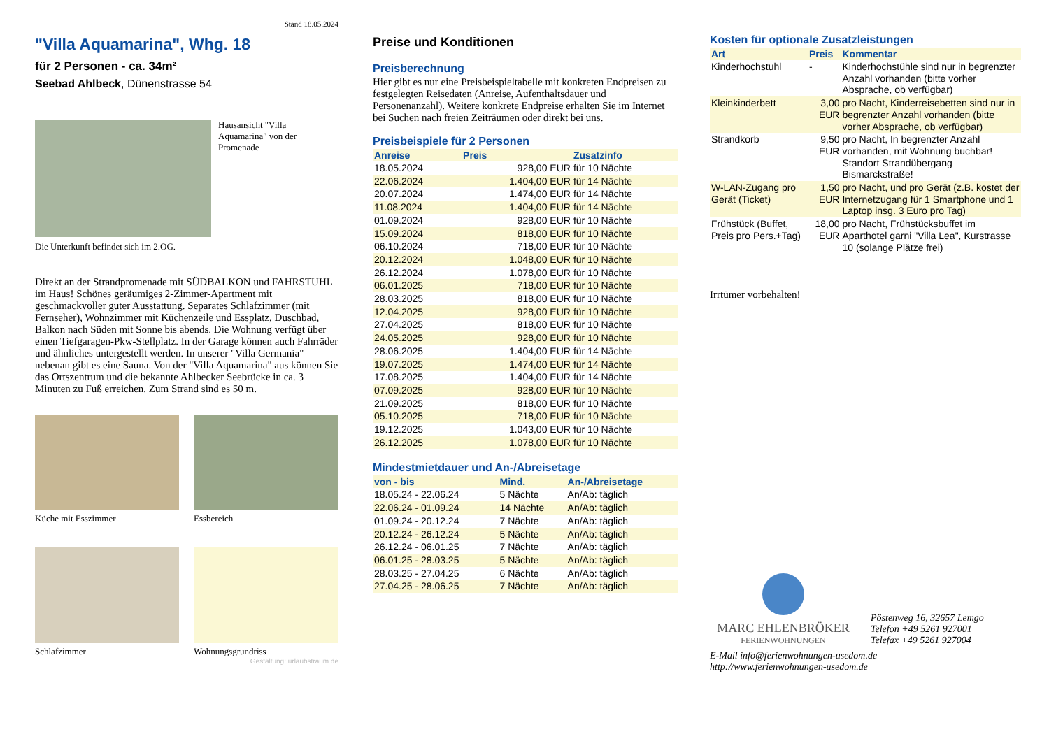Stand 18.05.2024
"Villa Aquamarina", Whg. 18
für 2 Personen - ca. 34m²
Seebad Ahlbeck, Dünenstrasse 54
Hausansicht "Villa Aquamarina" von der Promenade
Die Unterkunft befindet sich im 2.OG.
Direkt an der Strandpromenade mit SÜDBALKON und FAHRSTUHL im Haus! Schönes geräumiges 2-Zimmer-Apartment mit geschmackvoller guter Ausstattung. Separates Schlafzimmer (mit Fernseher), Wohnzimmer mit Küchenzeile und Essplatz, Duschbad, Balkon nach Süden mit Sonne bis abends. Die Wohnung verfügt über einen Tiefgaragen-Pkw-Stellplatz. In der Garage können auch Fahrräder und ähnliches untergestellt werden. In unserer "Villa Germania" nebenan gibt es eine Sauna. Von der "Villa Aquamarina" aus können Sie das Ortszentrum und die bekannte Ahlbecker Seebrücke in ca. 3 Minuten zu Fuß erreichen. Zum Strand sind es 50 m.
Küche mit Esszimmer
Essbereich
Schlafzimmer
Wohnungsgrundriss
Gestaltung: urlaubstraum.de
Preise und Konditionen
Preisberechnung
Hier gibt es nur eine Preisbeispieltabelle mit konkreten Endpreisen zu festgelegten Reisedaten (Anreise, Aufenthaltsdauer und Personenanzahl). Weitere konkrete Endpreise erhalten Sie im Internet bei Suchen nach freien Zeiträumen oder direkt bei uns.
Preisbeispiele für 2 Personen
| Anreise | Preis | Zusatzinfo |
| --- | --- | --- |
| 18.05.2024 | 928,00 EUR | für 10 Nächte |
| 22.06.2024 | 1.404,00 EUR | für 14 Nächte |
| 20.07.2024 | 1.474,00 EUR | für 14 Nächte |
| 11.08.2024 | 1.404,00 EUR | für 14 Nächte |
| 01.09.2024 | 928,00 EUR | für 10 Nächte |
| 15.09.2024 | 818,00 EUR | für 10 Nächte |
| 06.10.2024 | 718,00 EUR | für 10 Nächte |
| 20.12.2024 | 1.048,00 EUR | für 10 Nächte |
| 26.12.2024 | 1.078,00 EUR | für 10 Nächte |
| 06.01.2025 | 718,00 EUR | für 10 Nächte |
| 28.03.2025 | 818,00 EUR | für 10 Nächte |
| 12.04.2025 | 928,00 EUR | für 10 Nächte |
| 27.04.2025 | 818,00 EUR | für 10 Nächte |
| 24.05.2025 | 928,00 EUR | für 10 Nächte |
| 28.06.2025 | 1.404,00 EUR | für 14 Nächte |
| 19.07.2025 | 1.474,00 EUR | für 14 Nächte |
| 17.08.2025 | 1.404,00 EUR | für 14 Nächte |
| 07.09.2025 | 928,00 EUR | für 10 Nächte |
| 21.09.2025 | 818,00 EUR | für 10 Nächte |
| 05.10.2025 | 718,00 EUR | für 10 Nächte |
| 19.12.2025 | 1.043,00 EUR | für 10 Nächte |
| 26.12.2025 | 1.078,00 EUR | für 10 Nächte |
Mindestmietdauer und An-/Abreisetage
| von - bis | Mind. | An-/Abreisetage |
| --- | --- | --- |
| 18.05.24 - 22.06.24 | 5 Nächte | An/Ab: täglich |
| 22.06.24 - 01.09.24 | 14 Nächte | An/Ab: täglich |
| 01.09.24 - 20.12.24 | 7 Nächte | An/Ab: täglich |
| 20.12.24 - 26.12.24 | 5 Nächte | An/Ab: täglich |
| 26.12.24 - 06.01.25 | 7 Nächte | An/Ab: täglich |
| 06.01.25 - 28.03.25 | 5 Nächte | An/Ab: täglich |
| 28.03.25 - 27.04.25 | 6 Nächte | An/Ab: täglich |
| 27.04.25 - 28.06.25 | 7 Nächte | An/Ab: täglich |
Kosten für optionale Zusatzleistungen
| Art | Preis | Kommentar |
| --- | --- | --- |
| Kinderhochstuhl | - | Kinderhochstühle sind nur in begrenzter Anzahl vorhanden (bitte vorher Absprache, ob verfügbar) |
| Kleinkinderbett | 3,00 EUR | pro Nacht, Kinderreisebetten sind nur in begrenzter Anzahl vorhanden (bitte vorher Absprache, ob verfügbar) |
| Strandkorb | 9,50 EUR | pro Nacht, In begrenzter Anzahl vorhanden, mit Wohnung buchbar! Standort Strandübergang Bismarckstraße! |
| W-LAN-Zugang pro Gerät (Ticket) | 1,50 EUR | pro Nacht, und pro Gerät (z.B. kostet der Internetzugang für 1 Smartphone und 1 Laptop insg. 3 Euro pro Tag) |
| Frühstück (Buffet, Preis pro Pers.+Tag) | 18,00 EUR | pro Nacht, Frühstücksbuffet im Aparthotel garni "Villa Lea", Kurstrasse 10 (solange Plätze frei) |
Irrtümer vorbehalten!
MARC EHLENBRÖKER
FERIENWOHNUNGEN
Pöstenweg 16, 32657 Lemgo
Telefon +49 5261 927001
Telefax +49 5261 927004
E-Mail info@ferienwohnungen-usedom.de
http://www.ferienwohnungen-usedom.de